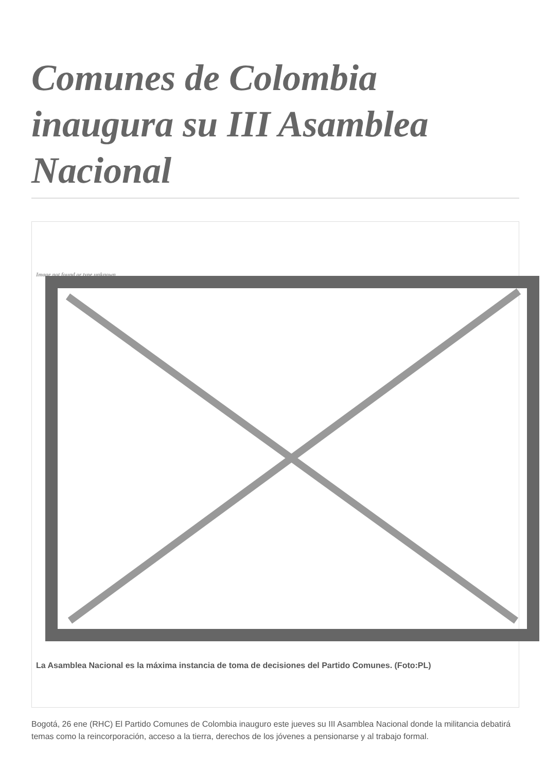Comunes de Colombia inaugura su III Asamblea Nacional
Image not found or type unknown
La Asamblea Nacional es la máxima instancia de toma de decisiones del Partido Comunes. (Foto:PL)
Bogotá, 26 ene (RHC) El Partido Comunes de Colombia inauguro este jueves su III Asamblea Nacional donde la militancia debatirá temas como la reincorporación, acceso a la tierra, derechos de los jóvenes a pensionarse y al trabajo formal.